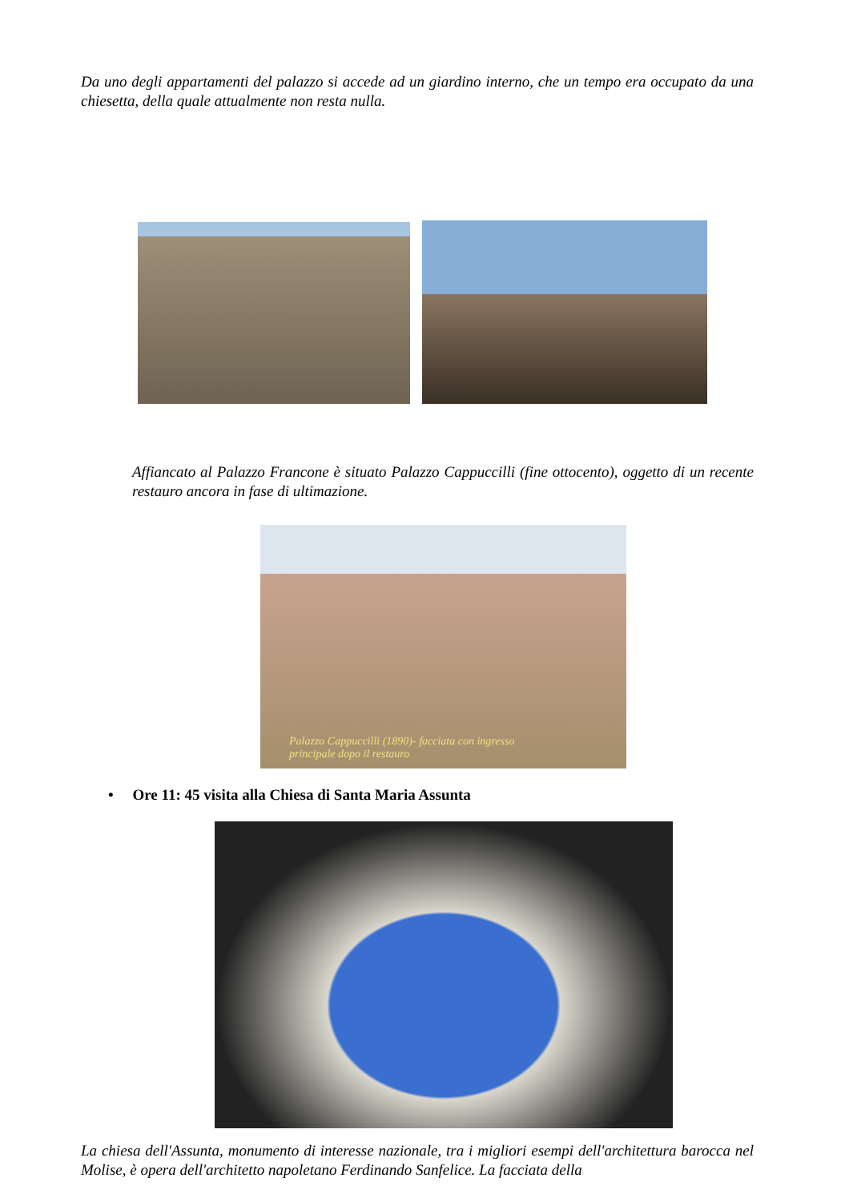Da uno degli appartamenti del palazzo si accede ad un giardino interno, che un tempo era occupato da una chiesetta, della quale attualmente non resta nulla.
Affiancato al Palazzo Francone è situato Palazzo Cappuccilli (fine ottocento), oggetto di un recente restauro ancora in fase di ultimazione.
Palazzo Cappuccilli (1890)- facciata con ingresso
principale dopo il restauro
• Ore 11: 45 visita alla Chiesa di Santa Maria Assunta
La chiesa dell'Assunta, monumento di interesse nazionale, tra i migliori esempi dell'architettura barocca nel Molise, è opera dell'architetto napoletano Ferdinando Sanfelice. La facciata della